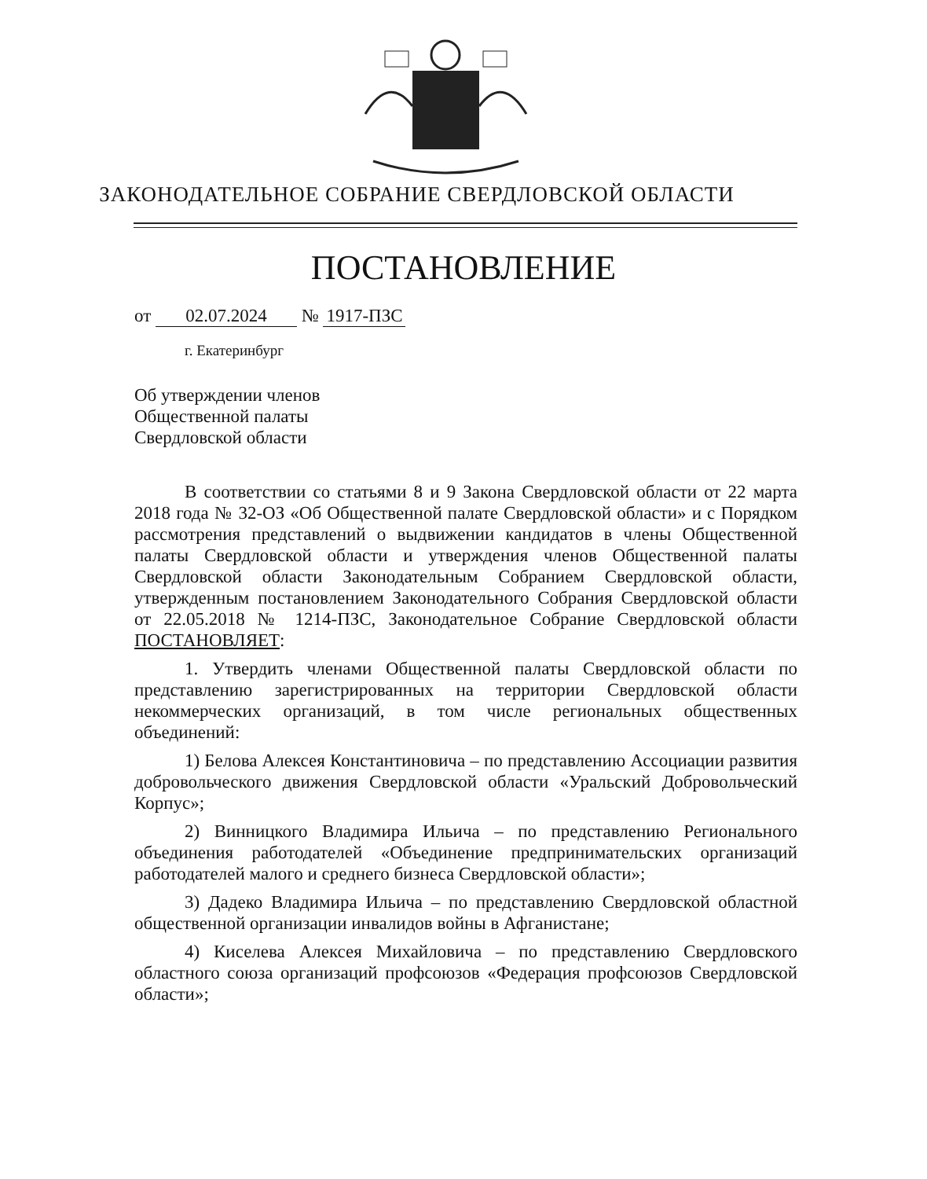ЗАКОНОДАТЕЛЬНОЕ СОБРАНИЕ СВЕРДЛОВСКОЙ ОБЛАСТИ
ПОСТАНОВЛЕНИЕ
от 02.07.2024 № 1917-ПЗС
г. Екатеринбург
Об утверждении членов
Общественной палаты
Свердловской области
В соответствии со статьями 8 и 9 Закона Свердловской области от 22 марта 2018 года № 32-ОЗ «Об Общественной палате Свердловской области» и с Порядком рассмотрения представлений о выдвижении кандидатов в члены Общественной палаты Свердловской области и утверждения членов Общественной палаты Свердловской области Законодательным Собранием Свердловской области, утвержденным постановлением Законодательного Собрания Свердловской области от 22.05.2018 № 1214-ПЗС, Законодательное Собрание Свердловской области ПОСТАНОВЛЯЕТ:
1. Утвердить членами Общественной палаты Свердловской области по представлению зарегистрированных на территории Свердловской области некоммерческих организаций, в том числе региональных общественных объединений:
1) Белова Алексея Константиновича – по представлению Ассоциации развития добровольческого движения Свердловской области «Уральский Добровольческий Корпус»;
2) Винницкого Владимира Ильича – по представлению Регионального объединения работодателей «Объединение предпринимательских организаций работодателей малого и среднего бизнеса Свердловской области»;
3) Дадеко Владимира Ильича – по представлению Свердловской областной общественной организации инвалидов войны в Афганистане;
4) Киселева Алексея Михайловича – по представлению Свердловского областного союза организаций профсоюзов «Федерация профсоюзов Свердловской области»;